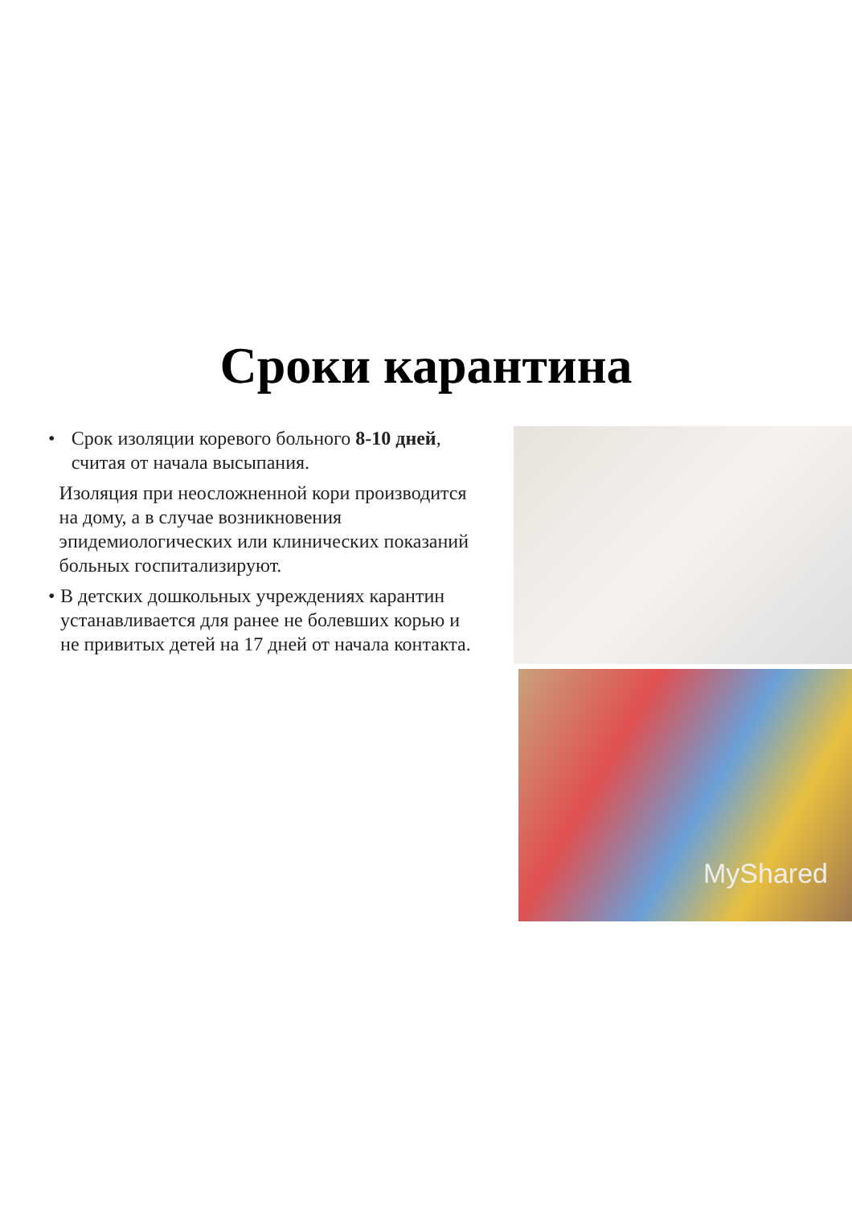Сроки карантина
• Срок изоляции коревого больного 8-10 дней, считая от начала высыпания.
Изоляция при неосложненной кори производится на дому, а в случае возникновения эпидемиологических или клинических показаний больных госпитализируют.
• В детских дошкольных учреждениях карантин устанавливается для ранее не болевших корью и не привитых детей на 17 дней от начала контакта.
MyShared